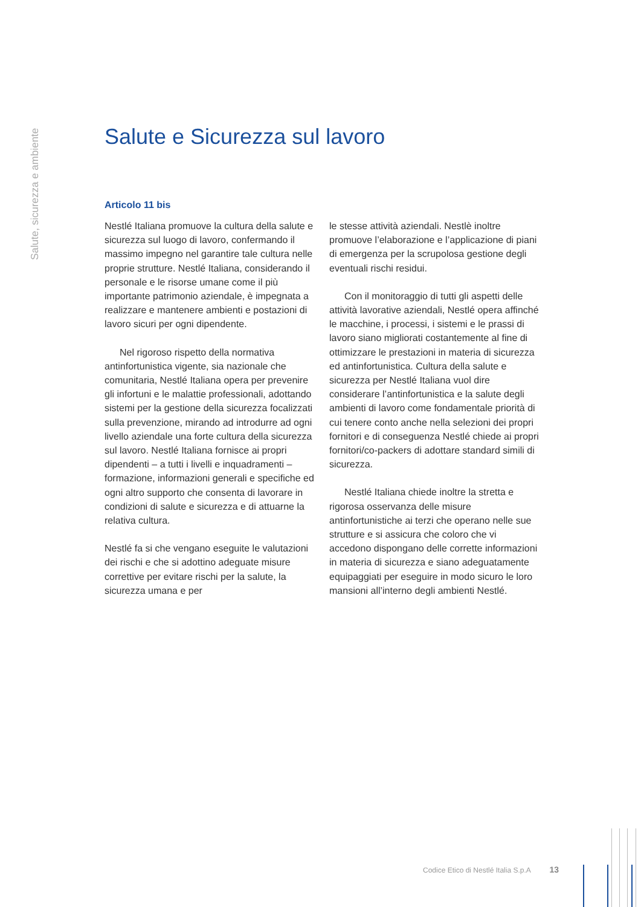Salute, sicurezza e ambiente
Salute e Sicurezza sul lavoro
Articolo 11 bis
Nestlé Italiana promuove la cultura della salute e sicurezza sul luogo di lavoro, confermando il massimo impegno nel garantire tale cultura nelle proprie strutture. Nestlé Italiana, considerando il personale e le risorse umane come il più importante patrimonio aziendale, è impegnata a realizzare e mantenere ambienti e postazioni di lavoro sicuri per ogni dipendente.
Nel rigoroso rispetto della normativa antinfortunistica vigente, sia nazionale che comunitaria, Nestlé Italiana opera per prevenire gli infortuni e le malattie professionali, adottando sistemi per la gestione della sicurezza focalizzati sulla prevenzione, mirando ad introdurre ad ogni livello aziendale una forte cultura della sicurezza sul lavoro. Nestlé Italiana fornisce ai propri dipendenti – a tutti i livelli e inquadramenti – formazione, informazioni generali e specifiche ed ogni altro supporto che consenta di lavorare in condizioni di salute e sicurezza e di attuarne la relativa cultura.
Nestlé fa si che vengano eseguite le valutazioni dei rischi e che si adottino adeguate misure correttive per evitare rischi per la salute, la sicurezza umana e per
le stesse attività aziendali. Nestlè inoltre promuove l’elaborazione e l’applicazione di piani di emergenza per la scrupolosa gestione degli eventuali rischi residui.
Con il monitoraggio di tutti gli aspetti delle attività lavorative aziendali, Nestlé opera affinché le macchine, i processi, i sistemi e le prassi di lavoro siano migliorati costantemente al fine di ottimizzare le prestazioni in materia di sicurezza ed antinfortunistica. Cultura della salute e sicurezza per Nestlé Italiana vuol dire considerare l’antinfortunistica e la salute degli ambienti di lavoro come fondamentale priorità di cui tenere conto anche nella selezioni dei propri fornitori e di conseguenza Nestlé chiede ai propri fornitori/co-packers di adottare standard simili di sicurezza.
Nestlé Italiana chiede inoltre la stretta e rigorosa osservanza delle misure antinfortunistiche ai terzi che operano nelle sue strutture e si assicura che coloro che vi accedono dispongano delle corrette informazioni in materia di sicurezza e siano adeguatamente equipaggiati per eseguire in modo sicuro le loro mansioni all’interno degli ambienti Nestlé.
Codice Etico di Nestlé Italia S.p.A 13